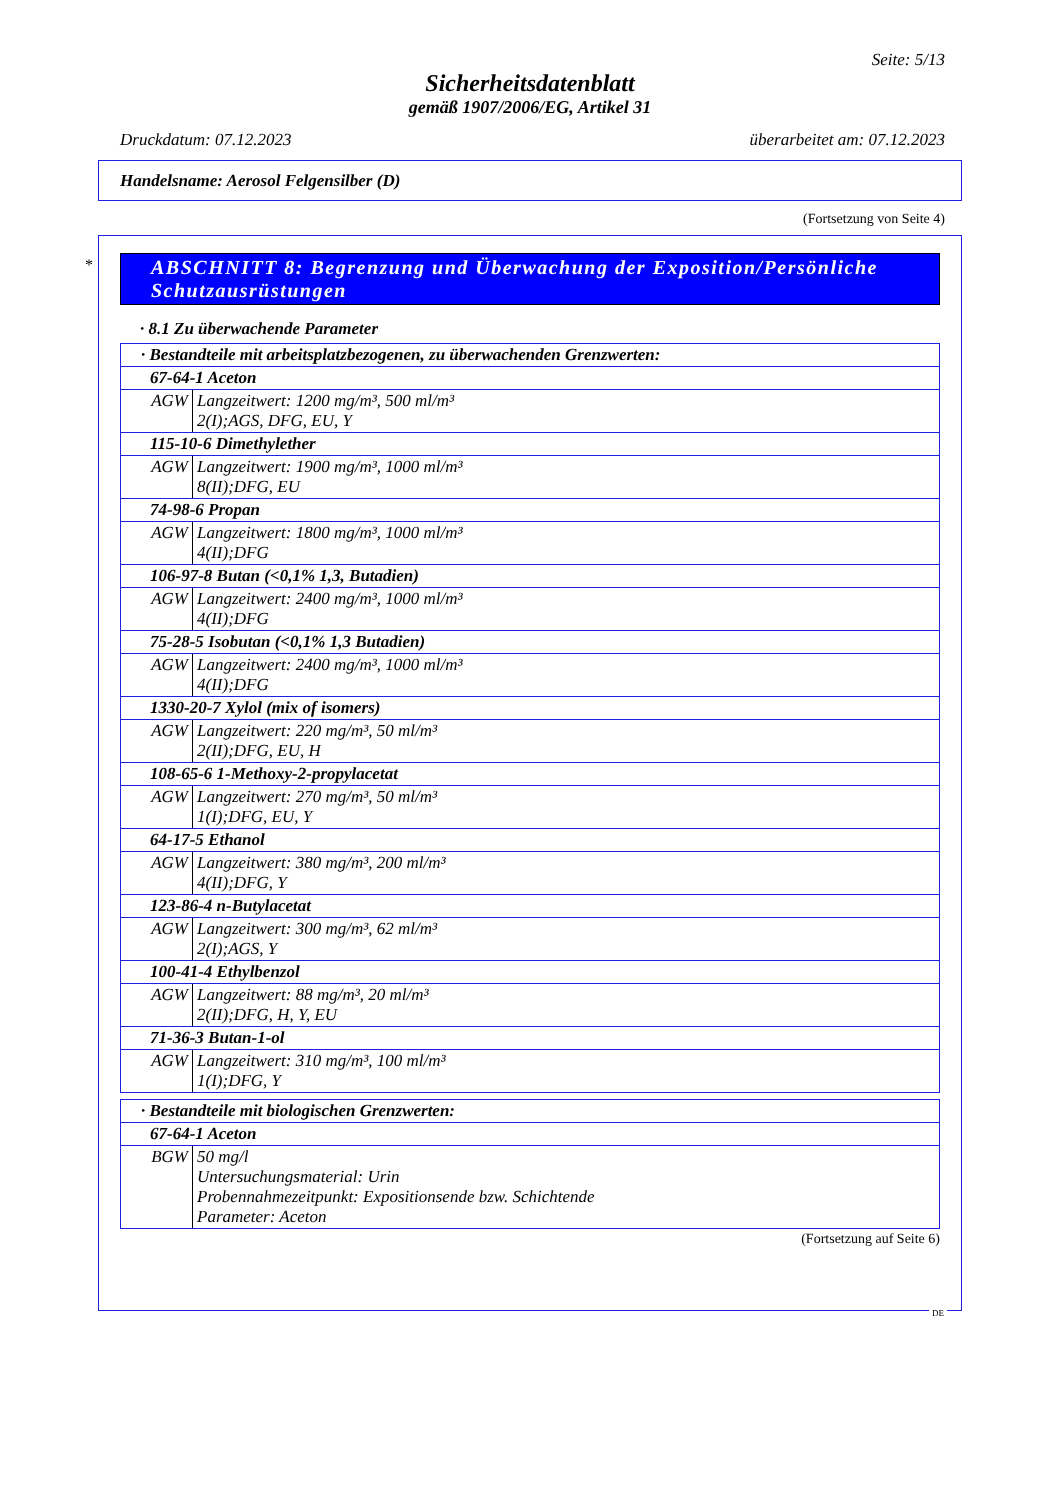Seite: 5/13
Sicherheitsdatenblatt
gemäß 1907/2006/EG, Artikel 31
Druckdatum: 07.12.2023 überarbeitet am: 07.12.2023
Handelsname: Aerosol Felgensilber (D)
(Fortsetzung von Seite 4)
*
ABSCHNITT 8: Begrenzung und Überwachung der Exposition/Persönliche Schutzausrüstungen
· 8.1 Zu überwachende Parameter
| · Bestandteile mit arbeitsplatzbezogenen, zu überwachenden Grenzwerten: | |
| --- | --- |
| 67-64-1 Aceton | |
| AGW | Langzeitwert: 1200 mg/m³, 500 ml/m³ 2(I);AGS, DFG, EU, Y |
| 115-10-6 Dimethylether | |
| AGW | Langzeitwert: 1900 mg/m³, 1000 ml/m³ 8(II);DFG, EU |
| 74-98-6 Propan | |
| AGW | Langzeitwert: 1800 mg/m³, 1000 ml/m³ 4(II);DFG |
| 106-97-8 Butan (<0,1% 1,3, Butadien) | |
| AGW | Langzeitwert: 2400 mg/m³, 1000 ml/m³ 4(II);DFG |
| 75-28-5 Isobutan (<0,1% 1,3 Butadien) | |
| AGW | Langzeitwert: 2400 mg/m³, 1000 ml/m³ 4(II);DFG |
| 1330-20-7 Xylol (mix of isomers) | |
| AGW | Langzeitwert: 220 mg/m³, 50 ml/m³ 2(II);DFG, EU, H |
| 108-65-6 1-Methoxy-2-propylacetat | |
| AGW | Langzeitwert: 270 mg/m³, 50 ml/m³ 1(I);DFG, EU, Y |
| 64-17-5 Ethanol | |
| AGW | Langzeitwert: 380 mg/m³, 200 ml/m³ 4(II);DFG, Y |
| 123-86-4 n-Butylacetat | |
| AGW | Langzeitwert: 300 mg/m³, 62 ml/m³ 2(I);AGS, Y |
| 100-41-4 Ethylbenzol | |
| AGW | Langzeitwert: 88 mg/m³, 20 ml/m³ 2(II);DFG, H, Y, EU |
| 71-36-3 Butan-1-ol | |
| AGW | Langzeitwert: 310 mg/m³, 100 ml/m³ 1(I);DFG, Y |
| · Bestandteile mit biologischen Grenzwerten: | |
| --- | --- |
| 67-64-1 Aceton | |
| BGW | 50 mg/l Untersuchungsmaterial: Urin Probennahmezeitpunkt: Expositionsende bzw. Schichtende Parameter: Aceton |
(Fortsetzung auf Seite 6)
DE